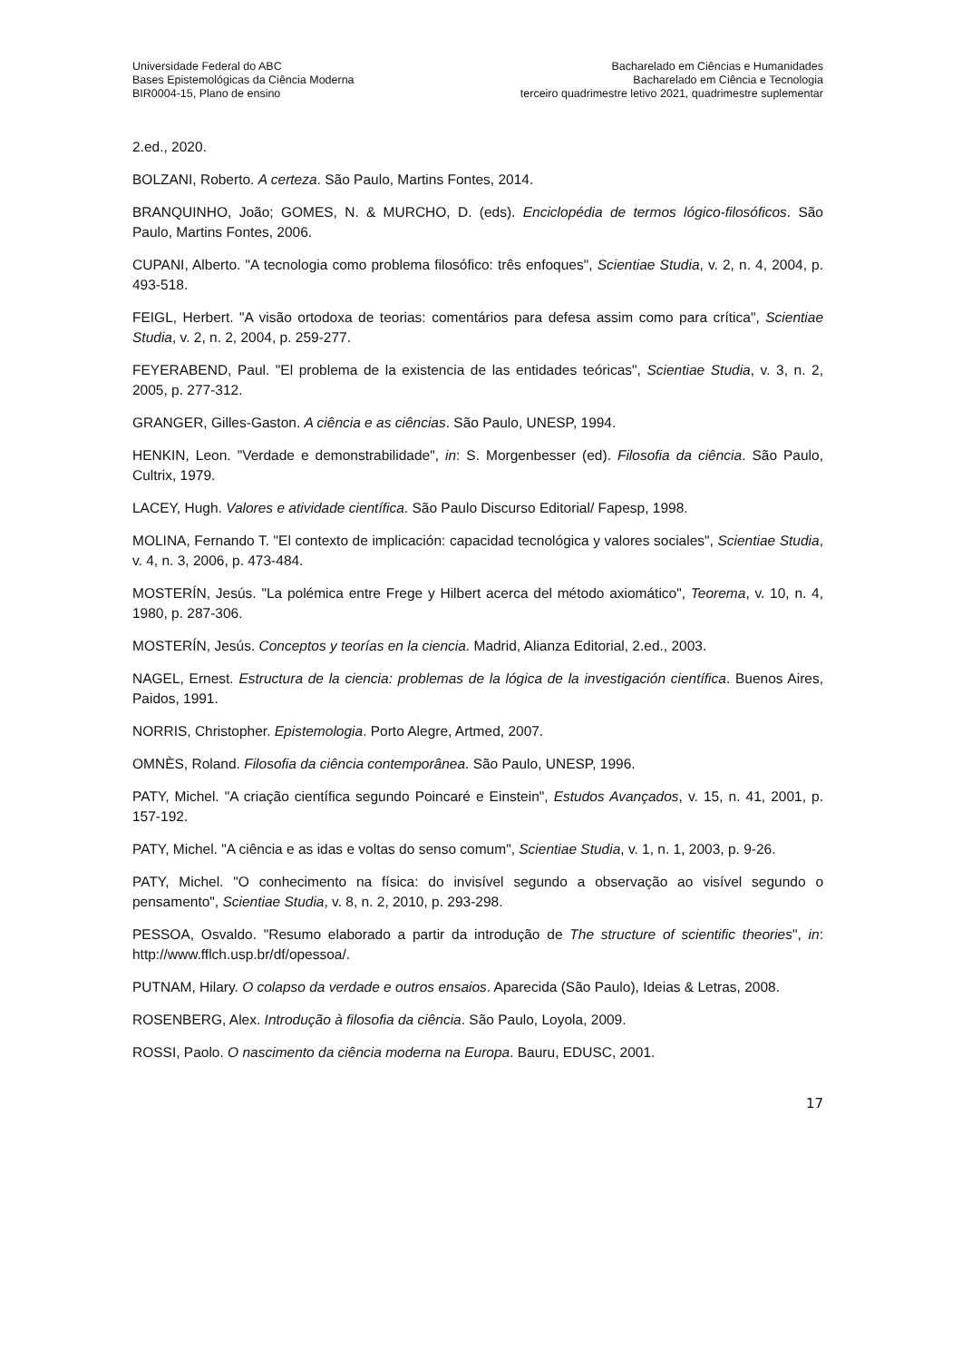Universidade Federal do ABC
Bases Epistemológicas da Ciência Moderna
BIR0004-15, Plano de ensino
Bacharelado em Ciências e Humanidades
Bacharelado em Ciência e Tecnologia
terceiro quadrimestre letivo 2021, quadrimestre suplementar
2.ed., 2020.
BOLZANI, Roberto. A certeza. São Paulo, Martins Fontes, 2014.
BRANQUINHO, João; GOMES, N. & MURCHO, D. (eds). Enciclopédia de termos lógico-filosóficos. São Paulo, Martins Fontes, 2006.
CUPANI, Alberto. "A tecnologia como problema filosófico: três enfoques", Scientiae Studia, v. 2, n. 4, 2004, p. 493-518.
FEIGL, Herbert. "A visão ortodoxa de teorias: comentários para defesa assim como para crítica", Scientiae Studia, v. 2, n. 2, 2004, p. 259-277.
FEYERABEND, Paul. "El problema de la existencia de las entidades teóricas", Scientiae Studia, v. 3, n. 2, 2005, p. 277-312.
GRANGER, Gilles-Gaston. A ciência e as ciências. São Paulo, UNESP, 1994.
HENKIN, Leon. "Verdade e demonstrabilidade", in: S. Morgenbesser (ed). Filosofia da ciência. São Paulo, Cultrix, 1979.
LACEY, Hugh. Valores e atividade científica. São Paulo Discurso Editorial/ Fapesp, 1998.
MOLINA, Fernando T. "El contexto de implicación: capacidad tecnológica y valores sociales", Scientiae Studia, v. 4, n. 3, 2006, p. 473-484.
MOSTERÍN, Jesús. "La polémica entre Frege y Hilbert acerca del método axiomático", Teorema, v. 10, n. 4, 1980, p. 287-306.
MOSTERÍN, Jesús. Conceptos y teorías en la ciencia. Madrid, Alianza Editorial, 2.ed., 2003.
NAGEL, Ernest. Estructura de la ciencia: problemas de la lógica de la investigación científica. Buenos Aires, Paidos, 1991.
NORRIS, Christopher. Epistemologia. Porto Alegre, Artmed, 2007.
OMNÈS, Roland. Filosofia da ciência contemporânea. São Paulo, UNESP, 1996.
PATY, Michel. "A criação científica segundo Poincaré e Einstein", Estudos Avançados, v. 15, n. 41, 2001, p. 157-192.
PATY, Michel. "A ciência e as idas e voltas do senso comum", Scientiae Studia, v. 1, n. 1, 2003, p. 9-26.
PATY, Michel. "O conhecimento na física: do invisível segundo a observação ao visível segundo o pensamento", Scientiae Studia, v. 8, n. 2, 2010, p. 293-298.
PESSOA, Osvaldo. "Resumo elaborado a partir da introdução de The structure of scientific theories", in: http://www.fflch.usp.br/df/opessoa/.
PUTNAM, Hilary. O colapso da verdade e outros ensaios. Aparecida (São Paulo), Ideias & Letras, 2008.
ROSENBERG, Alex. Introdução à filosofia da ciência. São Paulo, Loyola, 2009.
ROSSI, Paolo. O nascimento da ciência moderna na Europa. Bauru, EDUSC, 2001.
17